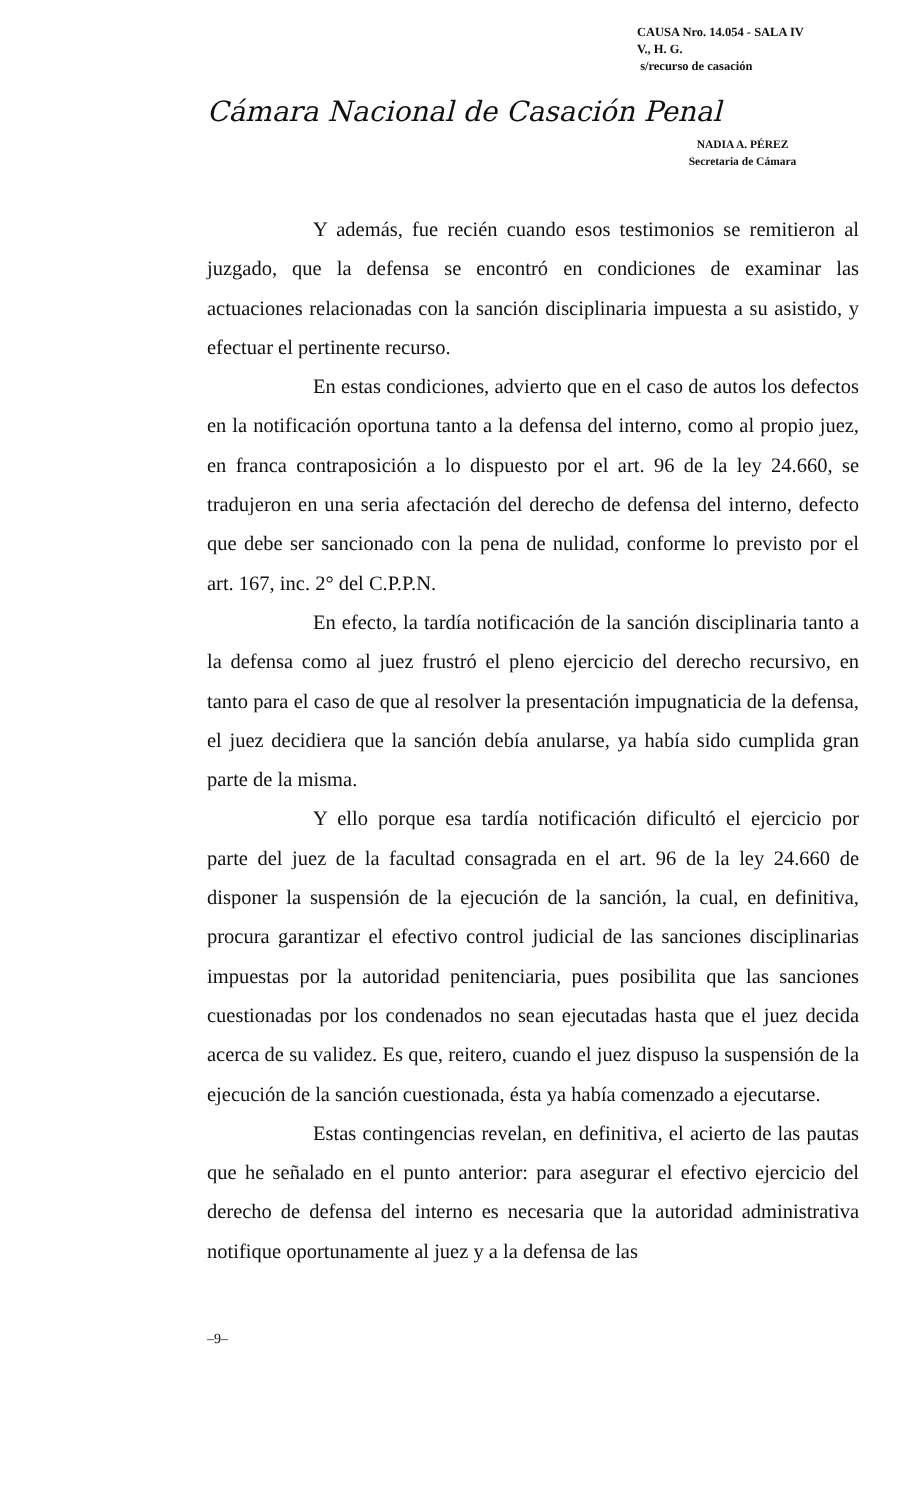CAUSA Nro. 14.054 - SALA IV
V., H. G.
s/recurso de casación
Cámara Nacional de Casación Penal
NADIA A. PÉREZ
Secretaria de Cámara
Y además, fue recién cuando esos testimonios se remitieron al juzgado, que la defensa se encontró en condiciones de examinar las actuaciones relacionadas con la sanción disciplinaria impuesta a su asistido, y efectuar el pertinente recurso.
En estas condiciones, advierto que en el caso de autos los defectos en la notificación oportuna tanto a la defensa del interno, como al propio juez, en franca contraposición a lo dispuesto por el art. 96 de la ley 24.660, se tradujeron en una seria afectación del derecho de defensa del interno, defecto que debe ser sancionado con la pena de nulidad, conforme lo previsto por el art. 167, inc. 2° del C.P.P.N.
En efecto, la tardía notificación de la sanción disciplinaria tanto a la defensa como al juez frustró el pleno ejercicio del derecho recursivo, en tanto para el caso de que al resolver la presentación impugnaticia de la defensa, el juez decidiera que la sanción debía anularse, ya había sido cumplida gran parte de la misma.
Y ello porque esa tardía notificación dificultó el ejercicio por parte del juez de la facultad consagrada en el art. 96 de la ley 24.660 de disponer la suspensión de la ejecución de la sanción, la cual, en definitiva, procura garantizar el efectivo control judicial de las sanciones disciplinarias impuestas por la autoridad penitenciaria, pues posibilita que las sanciones cuestionadas por los condenados no sean ejecutadas hasta que el juez decida acerca de su validez. Es que, reitero, cuando el juez dispuso la suspensión de la ejecución de la sanción cuestionada, ésta ya había comenzado a ejecutarse.
Estas contingencias revelan, en definitiva, el acierto de las pautas que he señalado en el punto anterior: para asegurar el efectivo ejercicio del derecho de defensa del interno es necesaria que la autoridad administrativa notifique oportunamente al juez y a la defensa de las
–9–